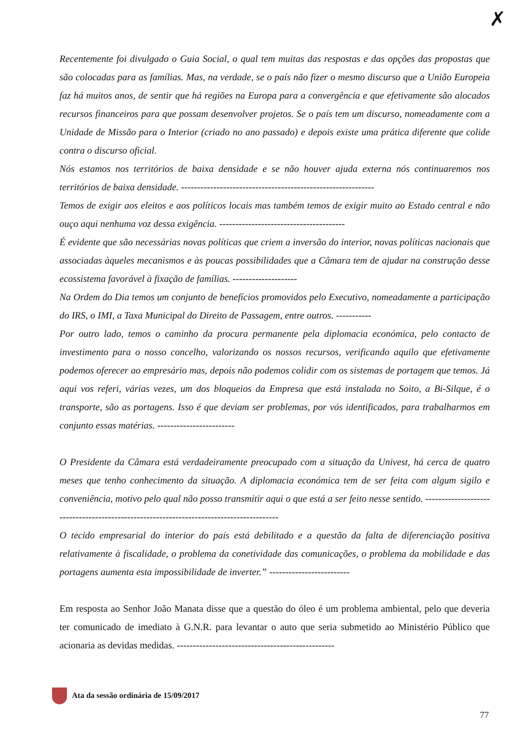✗
Recentemente foi divulgado o Guia Social, o qual tem muitas das respostas e das opções das propostas que são colocadas para as famílias. Mas, na verdade, se o país não fizer o mesmo discurso que a União Europeia faz há muitos anos, de sentir que há regiões na Europa para a convergência e que efetivamente são alocados recursos financeiros para que possam desenvolver projetos. Se o país tem um discurso, nomeadamente com a Unidade de Missão para o Interior (criado no ano passado) e depois existe uma prática diferente que colide contra o discurso oficial.
Nós estamos nos territórios de baixa densidade e se não houver ajuda externa nós continuaremos nos territórios de baixa densidade. ------------------------------------------------------------
Temos de exigir aos eleitos e aos políticos locais mas também temos de exigir muito ao Estado central e não ouço aqui nenhuma voz dessa exigência. ---------------------------------------
É evidente que são necessárias novas políticas que criem a inversão do interior, novas políticas nacionais que associadas àqueles mecanismos e às poucas possibilidades que a Câmara tem de ajudar na construção desse ecossistema favorável à fixação de famílias. --------------------
Na Ordem do Dia temos um conjunto de benefícios promovidos pelo Executivo, nomeadamente a participação do IRS, o IMI, a Taxa Municipal do Direito de Passagem, entre outros. -----------
Por outro lado, temos o caminho da procura permanente pela diplomacia económica, pelo contacto de investimento para o nosso concelho, valorizando os nossos recursos, verificando aquilo que efetivamente podemos oferecer ao empresário mas, depois não podemos colidir com os sistemas de portagem que temos. Já aqui vos referi, várias vezes, um dos bloqueios da Empresa que está instalada no Soito, a Bi-Silque, é o transporte, são as portagens. Isso é que deviam ser problemas, por vós identificados, para trabalharmos em conjunto essas matérias. ------------------------
O Presidente da Câmara está verdadeiramente preocupado com a situação da Univest, há cerca de quatro meses que tenho conhecimento da situação. A diplomacia económica tem de ser feita com algum sigilo e conveniência, motivo pelo qual não posso transmitir aqui o que está a ser feito nesse sentido. ----------------------------------------------------------------------------------------
O tecido empresarial do interior do país está debilitado e a questão da falta de diferenciação positiva relativamente à fiscalidade, o problema da conetividade das comunicações, o problema da mobilidade e das portagens aumenta esta impossibilidade de inverter.” -------------------------
Em resposta ao Senhor João Manata disse que a questão do óleo é um problema ambiental, pelo que deveria ter comunicado de imediato à G.N.R. para levantar o auto que seria submetido ao Ministério Público que acionaria as devidas medidas. -------------------------------------------------
Ata da sessão ordinária de 15/09/2017
77